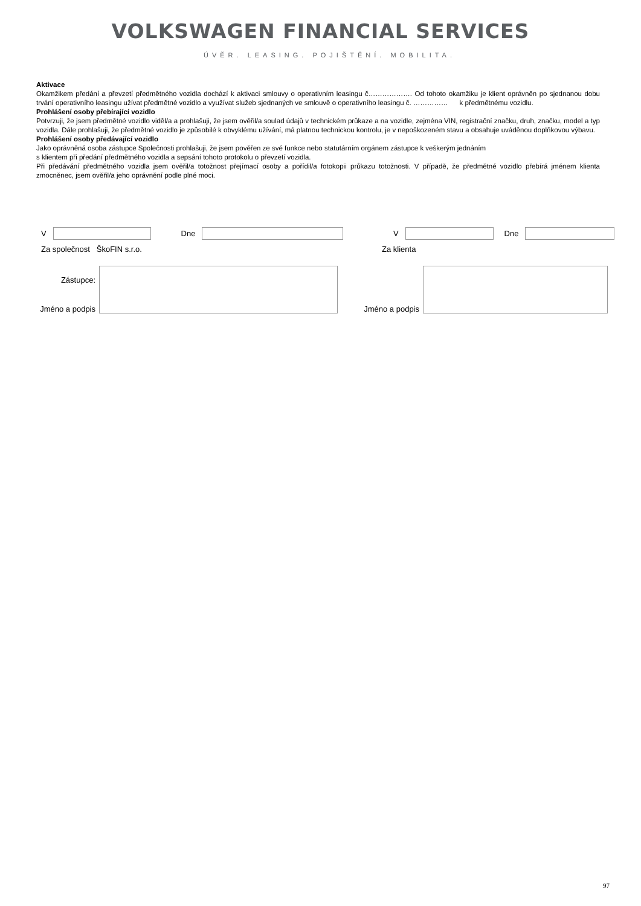VOLKSWAGEN FINANCIAL SERVICES
ÚVĚR. LEASING. POJIŠTĚNÍ. MOBILITA.
Aktivace
Okamžikem předání a převzetí předmětného vozidla dochází k aktivaci smlouvy o operativním leasingu č………………. Od tohoto okamžiku je klient oprávněn po sjednanou dobu trvání operativního leasingu užívat předmětné vozidlo a využívat služeb sjednaných ve smlouvě o operativního leasingu č. …………… k předmětnému vozidlu.
Prohlášení osoby přebírající vozidlo
Potvrzuji, že jsem předmětné vozidlo viděl/a a prohlašuji, že jsem ověřil/a soulad údajů v technickém průkaze a na vozidle, zejména VIN, registrační značku, druh, značku, model a typ vozidla. Dále prohlašuji, že předmětné vozidlo je způsobilé k obvyklému užívání, má platnou technickou kontrolu, je v nepoškozeném stavu a obsahuje uváděnou doplňkovou výbavu.
Prohlášení osoby předávající vozidlo
Jako oprávněná osoba zástupce Společnosti prohlašuji, že jsem pověřen ze své funkce nebo statutárním orgánem zástupce k veškerým jednáním
s klientem při předání předmětného vozidla a sepsání tohoto protokolu o převzetí vozidla.
Při předávání předmětného vozidla jsem ověřil/a totožnost přejímací osoby a pořídil/a fotokopii průkazu totožnosti. V případě, že předmětné vozidlo přebírá jménem klienta zmocněnec, jsem ověřil/a jeho oprávnění podle plné moci.
V
Dne
V
Dne
Za společnost ŠkoFIN s.r.o. Za klienta
Zástupce:
Jméno a podpis
Jméno a podpis
97